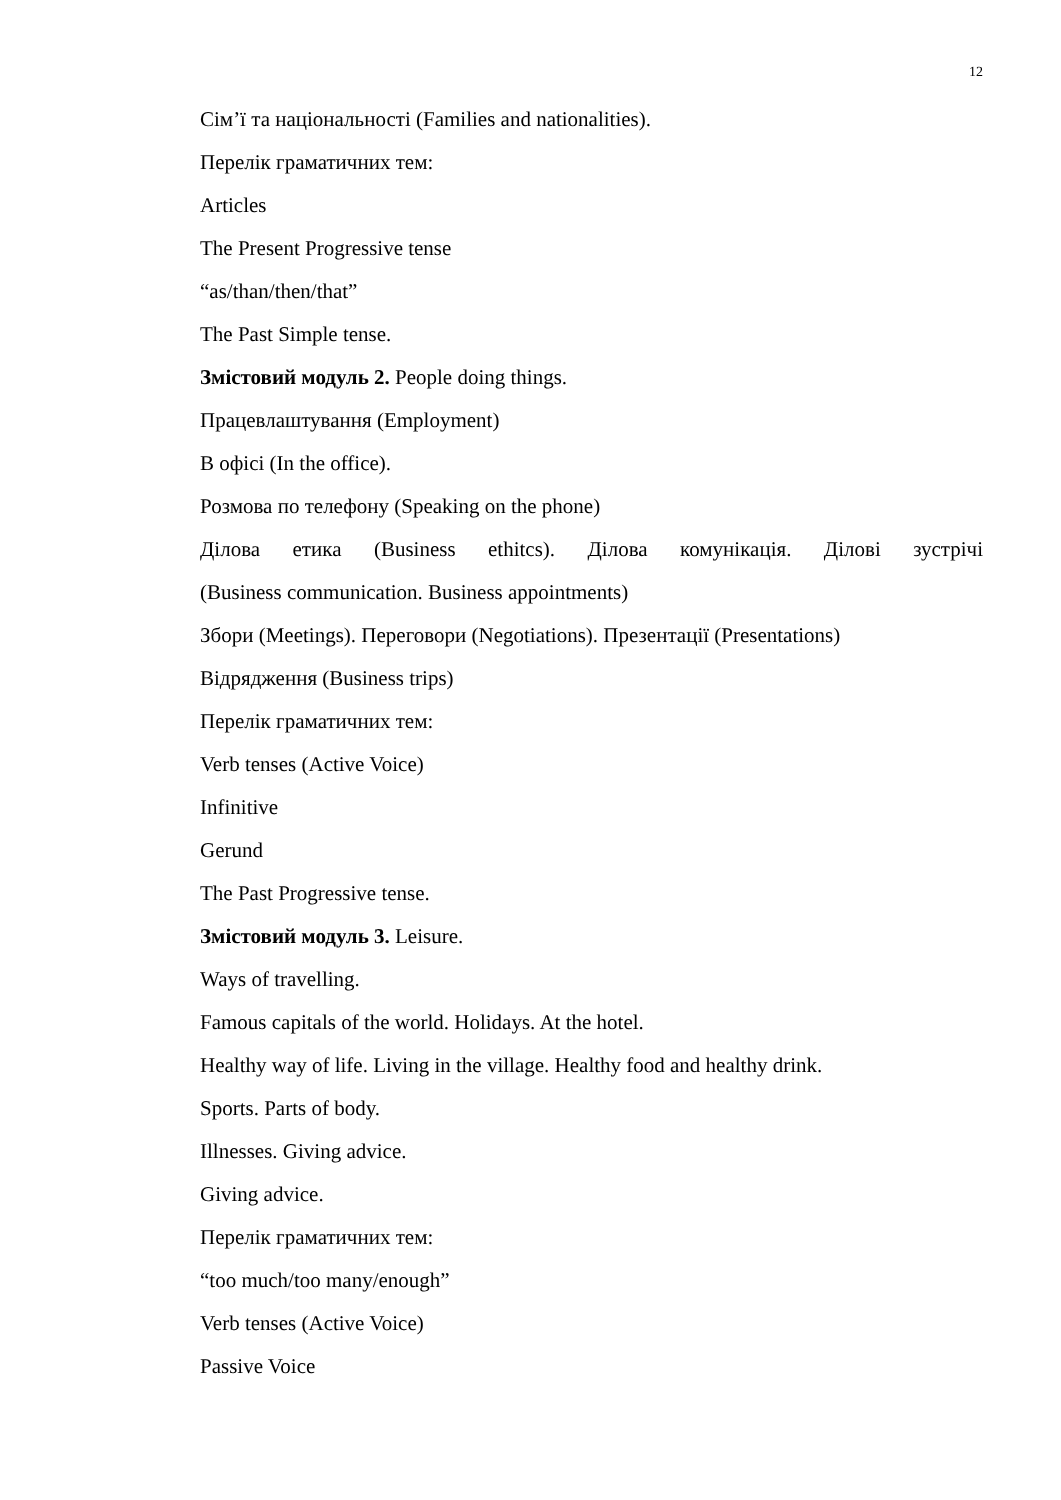12
Сім’ї та національності (Families and nationalities).
Перелік граматичних тем:
Articles
The Present Progressive tense
“as/than/then/that”
The Past Simple tense.
Змістовий модуль 2. People doing things.
Працевлаштування (Employment)
В офісі (In the office).
Розмова по телефону (Speaking on the phone)
Ділова етика (Business ethitcs). Ділова комунікація. Ділові зустрічі
(Business communication. Business appointments)
Збори (Meetings). Переговори (Negotiations). Презентації (Presentations)
Відрядження (Business trips)
Перелік граматичних тем:
Verb tenses (Active Voice)
Infinitive
Gerund
The Past Progressive tense.
Змістовий модуль 3. Leisure.
Ways of travelling.
Famous capitals of the world. Holidays. At the hotel.
Healthy way of life. Living in the village. Healthy food and healthy drink.
Sports. Parts of body.
Illnesses. Giving advice.
Giving advice.
Перелік граматичних тем:
“too much/too many/enough”
Verb tenses (Active Voice)
Passive Voice